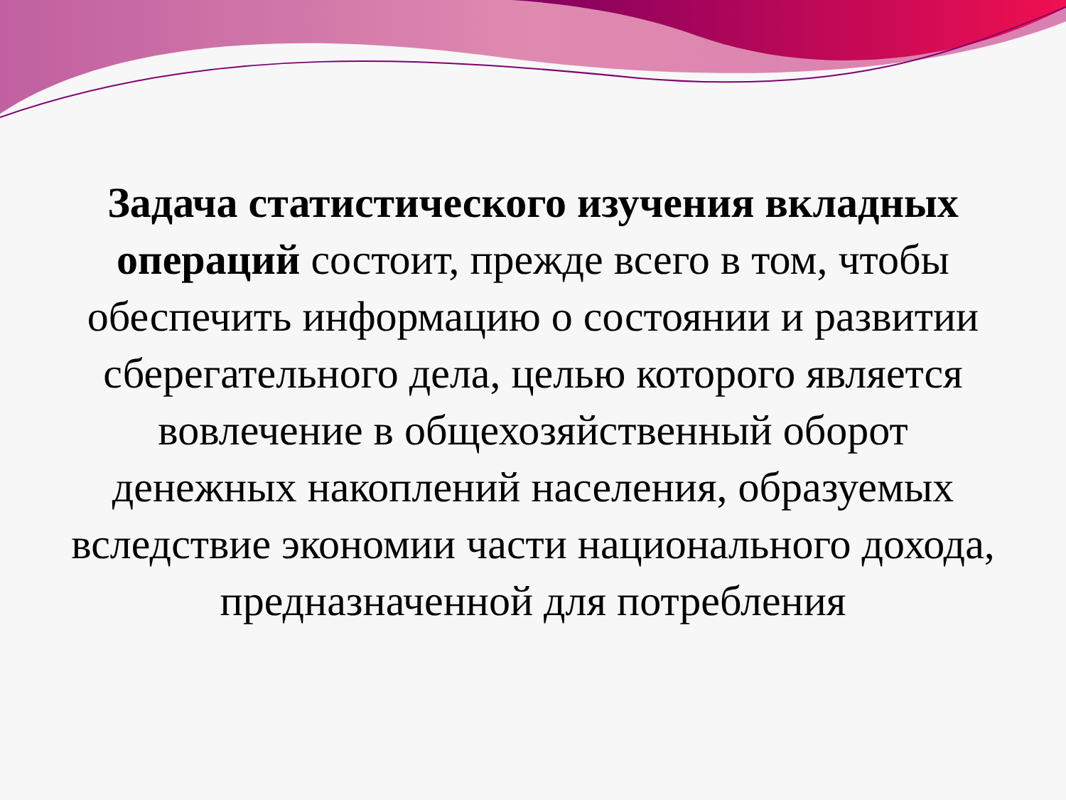Задача статистического изучения вкладных операций состоит, прежде всего в том, чтобы обеспечить информацию о состоянии и развитии сберегательного дела, целью которого является вовлечение в общехозяйственный оборот денежных накоплений населения, образуемых вследствие экономии части национального дохода, предназначенной для потребления